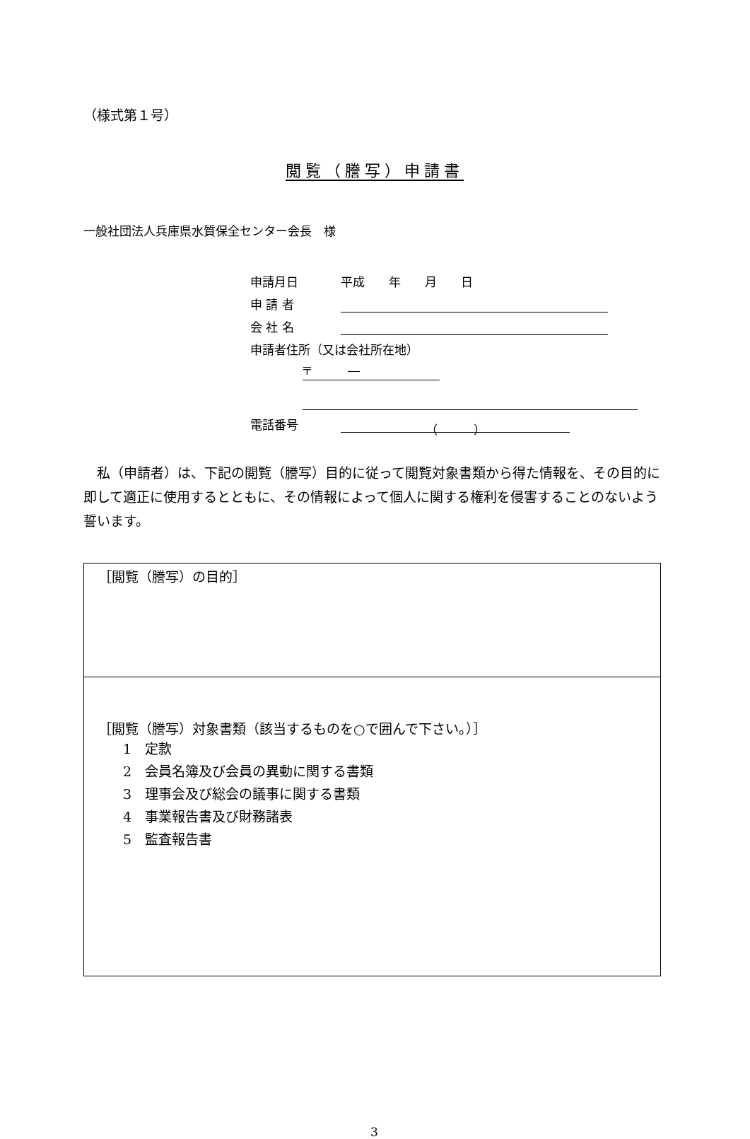（様式第１号）
閲覧（謄写）申請書
一般社団法人兵庫県水質保全センター会長　様
申請月日 平成　　年　　月　　日
申 請 者
会 社 名
申請者住所（又は会社所在地）
〒　　　―
電話番号 （　　　）
　私（申請者）は、下記の閲覧（謄写）目的に従って閲覧対象書類から得た情報を、その目的に即して適正に使用するとともに、その情報によって個人に関する権利を侵害することのないよう誓います。
| ［閲覧（謄写）の目的］ |
| ［閲覧（謄写）対象書類（該当するものを○で囲んで下さい。）］ 1 定款 2 会員名簿及び会員の異動に関する書類 3 理事会及び総会の議事に関する書類 4 事業報告書及び財務諸表 5 監査報告書 |
3